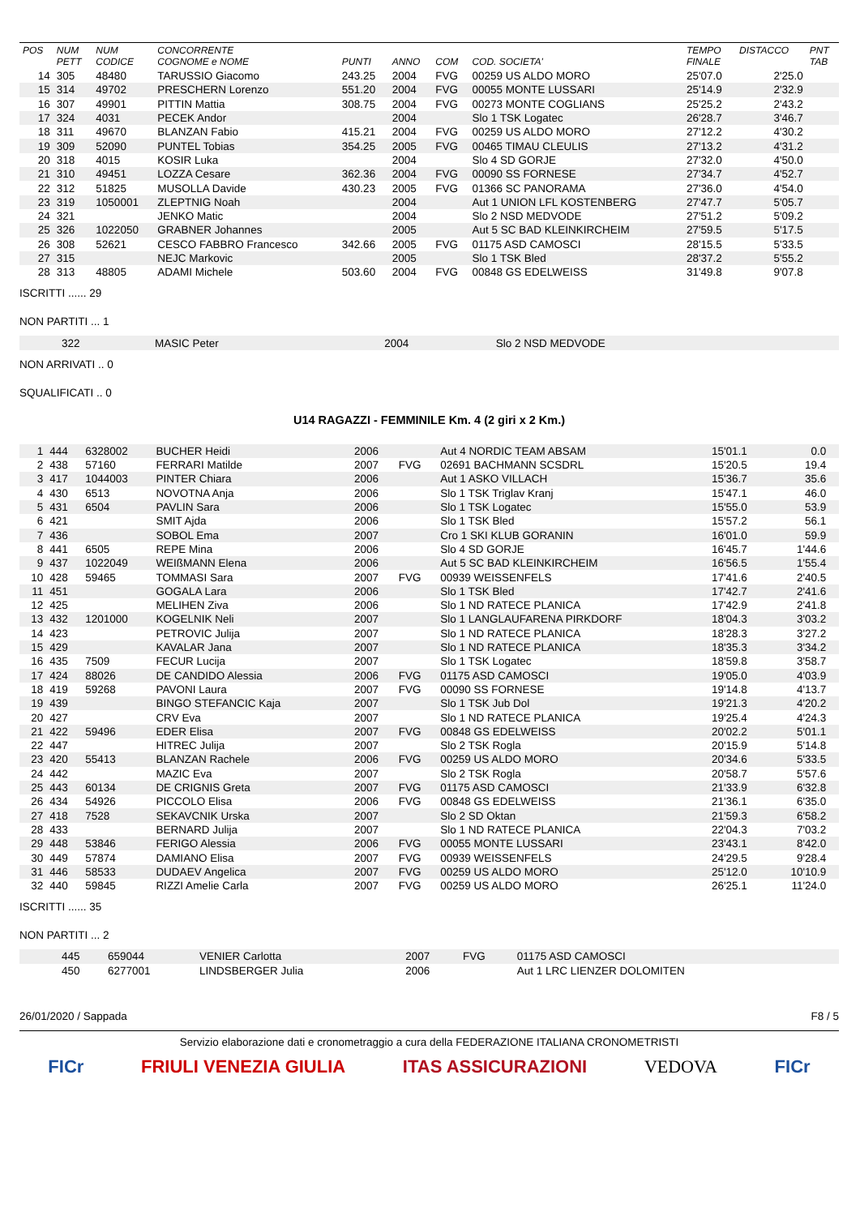| POS | NUM PETT | NUM CODICE | CONCORRENTE COGNOME e NOME | PUNTI | ANNO | COM | COD. SOCIETA' | TEMPO FINALE | DISTACCO | PNT TAB |
| --- | --- | --- | --- | --- | --- | --- | --- | --- | --- | --- |
| 14 | 305 | 48480 | TARUSSIO Giacomo | 243.25 | 2004 | FVG | 00259 US ALDO MORO | 25'07.0 | 2'25.0 | |
| 15 | 314 | 49702 | PRESCHERN Lorenzo | 551.20 | 2004 | FVG | 00055 MONTE LUSSARI | 25'14.9 | 2'32.9 | |
| 16 | 307 | 49901 | PITTIN Mattia | 308.75 | 2004 | FVG | 00273 MONTE COGLIANS | 25'25.2 | 2'43.2 | |
| 17 | 324 | 4031 | PECEK Andor | | 2004 | | Slo 1 TSK Logatec | 26'28.7 | 3'46.7 | |
| 18 | 311 | 49670 | BLANZAN Fabio | 415.21 | 2004 | FVG | 00259 US ALDO MORO | 27'12.2 | 4'30.2 | |
| 19 | 309 | 52090 | PUNTEL Tobias | 354.25 | 2005 | FVG | 00465 TIMAU CLEULIS | 27'13.2 | 4'31.2 | |
| 20 | 318 | 4015 | KOSIR Luka | | 2004 | | Slo 4 SD GORJE | 27'32.0 | 4'50.0 | |
| 21 | 310 | 49451 | LOZZA Cesare | 362.36 | 2004 | FVG | 00090 SS FORNESE | 27'34.7 | 4'52.7 | |
| 22 | 312 | 51825 | MUSOLLA Davide | 430.23 | 2005 | FVG | 01366 SC PANORAMA | 27'36.0 | 4'54.0 | |
| 23 | 319 | 1050001 | ZLEPTNIG Noah | | 2004 | | Aut 1 UNION LFL KOSTENBERG | 27'47.7 | 5'05.7 | |
| 24 | 321 | | JENKO Matic | | 2004 | | Slo 2 NSD MEDVODE | 27'51.2 | 5'09.2 | |
| 25 | 326 | 1022050 | GRABNER Johannes | | 2005 | | Aut 5 SC BAD KLEINKIRCHEIM | 27'59.5 | 5'17.5 | |
| 26 | 308 | 52621 | CESCO FABBRO Francesco | 342.66 | 2005 | FVG | 01175 ASD CAMOSCI | 28'15.5 | 5'33.5 | |
| 27 | 315 | | NEJC Markovic | | 2005 | | Slo 1 TSK Bled | 28'37.2 | 5'55.2 | |
| 28 | 313 | 48805 | ADAMI Michele | 503.60 | 2004 | FVG | 00848 GS EDELWEISS | 31'49.8 | 9'07.8 | |
ISCRITTI ...... 29
NON PARTITI ... 1
| | 322 | | MASIC Peter | | 2004 | | Slo 2 NSD MEDVODE |
NON ARRIVATI .. 0
SQUALIFICATI .. 0
U14 RAGAZZI - FEMMINILE Km. 4 (2 giri x 2 Km.)
| 1 | 444 | 6328002 | BUCHER Heidi | | 2006 | | Aut 4 NORDIC TEAM ABSAM | 15'01.1 | 0.0 | |
| 2 | 438 | 57160 | FERRARI Matilde | | 2007 | FVG | 02691 BACHMANN SCSDRL | 15'20.5 | 19.4 | |
| 3 | 417 | 1044003 | PINTER Chiara | | 2006 | | Aut 1 ASKO VILLACH | 15'36.7 | 35.6 | |
| 4 | 430 | 6513 | NOVOTNA Anja | | 2006 | | Slo 1 TSK Triglav Kranj | 15'47.1 | 46.0 | |
| 5 | 431 | 6504 | PAVLIN Sara | | 2006 | | Slo 1 TSK Logatec | 15'55.0 | 53.9 | |
| 6 | 421 | | SMIT Ajda | | 2006 | | Slo 1 TSK Bled | 15'57.2 | 56.1 | |
| 7 | 436 | | SOBOL Ema | | 2007 | | Cro 1 SKI KLUB GORANIN | 16'01.0 | 59.9 | |
| 8 | 441 | 6505 | REPE Mina | | 2006 | | Slo 4 SD GORJE | 16'45.7 | 1'44.6 | |
| 9 | 437 | 1022049 | WEIßMANN Elena | | 2006 | | Aut 5 SC BAD KLEINKIRCHEIM | 16'56.5 | 1'55.4 | |
| 10 | 428 | 59465 | TOMMASI Sara | | 2007 | FVG | 00939 WEISSENFELS | 17'41.6 | 2'40.5 | |
| 11 | 451 | | GOGALA Lara | | 2006 | | Slo 1 TSK Bled | 17'42.7 | 2'41.6 | |
| 12 | 425 | | MELIHEN Ziva | | 2006 | | Slo 1 ND RATECE PLANICA | 17'42.9 | 2'41.8 | |
| 13 | 432 | 1201000 | KOGELNIK Neli | | 2007 | | Slo 1 LANGLAUFARENA PIRKDORF | 18'04.3 | 3'03.2 | |
| 14 | 423 | | PETROVIC Julija | | 2007 | | Slo 1 ND RATECE PLANICA | 18'28.3 | 3'27.2 | |
| 15 | 429 | | KAVALAR Jana | | 2007 | | Slo 1 ND RATECE PLANICA | 18'35.3 | 3'34.2 | |
| 16 | 435 | 7509 | FECUR Lucija | | 2007 | | Slo 1 TSK Logatec | 18'59.8 | 3'58.7 | |
| 17 | 424 | 88026 | DE CANDIDO Alessia | | 2006 | FVG | 01175 ASD CAMOSCI | 19'05.0 | 4'03.9 | |
| 18 | 419 | 59268 | PAVONI Laura | | 2007 | FVG | 00090 SS FORNESE | 19'14.8 | 4'13.7 | |
| 19 | 439 | | BINGO STEFANCIC Kaja | | 2007 | | Slo 1 TSK Jub Dol | 19'21.3 | 4'20.2 | |
| 20 | 427 | | CRV Eva | | 2007 | | Slo 1 ND RATECE PLANICA | 19'25.4 | 4'24.3 | |
| 21 | 422 | 59496 | EDER Elisa | | 2007 | FVG | 00848 GS EDELWEISS | 20'02.2 | 5'01.1 | |
| 22 | 447 | | HITREC Julija | | 2007 | | Slo 2 TSK Rogla | 20'15.9 | 5'14.8 | |
| 23 | 420 | 55413 | BLANZAN Rachele | | 2006 | FVG | 00259 US ALDO MORO | 20'34.6 | 5'33.5 | |
| 24 | 442 | | MAZIC Eva | | 2007 | | Slo 2 TSK Rogla | 20'58.7 | 5'57.6 | |
| 25 | 443 | 60134 | DE CRIGNIS Greta | | 2007 | FVG | 01175 ASD CAMOSCI | 21'33.9 | 6'32.8 | |
| 26 | 434 | 54926 | PICCOLO Elisa | | 2006 | FVG | 00848 GS EDELWEISS | 21'36.1 | 6'35.0 | |
| 27 | 418 | 7528 | SEKAVCNIK Urska | | 2007 | | Slo 2 SD Oktan | 21'59.3 | 6'58.2 | |
| 28 | 433 | | BERNARD Julija | | 2007 | | Slo 1 ND RATECE PLANICA | 22'04.3 | 7'03.2 | |
| 29 | 448 | 53846 | FERIGO Alessia | | 2006 | FVG | 00055 MONTE LUSSARI | 23'43.1 | 8'42.0 | |
| 30 | 449 | 57874 | DAMIANO Elisa | | 2007 | FVG | 00939 WEISSENFELS | 24'29.5 | 9'28.4 | |
| 31 | 446 | 58533 | DUDAEV Angelica | | 2007 | FVG | 00259 US ALDO MORO | 25'12.0 | 10'10.9 | |
| 32 | 440 | 59845 | RIZZI Amelie Carla | | 2007 | FVG | 00259 US ALDO MORO | 26'25.1 | 11'24.0 | |
ISCRITTI ...... 35
NON PARTITI ... 2
| | 445 | 659044 | VENIER Carlotta | 2007 | FVG | 01175 ASD CAMOSCI |
| | 450 | 6277001 | LINDSBERGER Julia | 2006 | | Aut 1 LRC LIENZER DOLOMITEN |
26/01/2020 / Sappada F8 / 5
Servizio elaborazione dati e cronometraggio a cura della FEDERAZIONE ITALIANA CRONOMETRISTI
FICr FRIULI VENEZIA GIULIA ITAS ASSICURAZIONI VEDOVA FICr